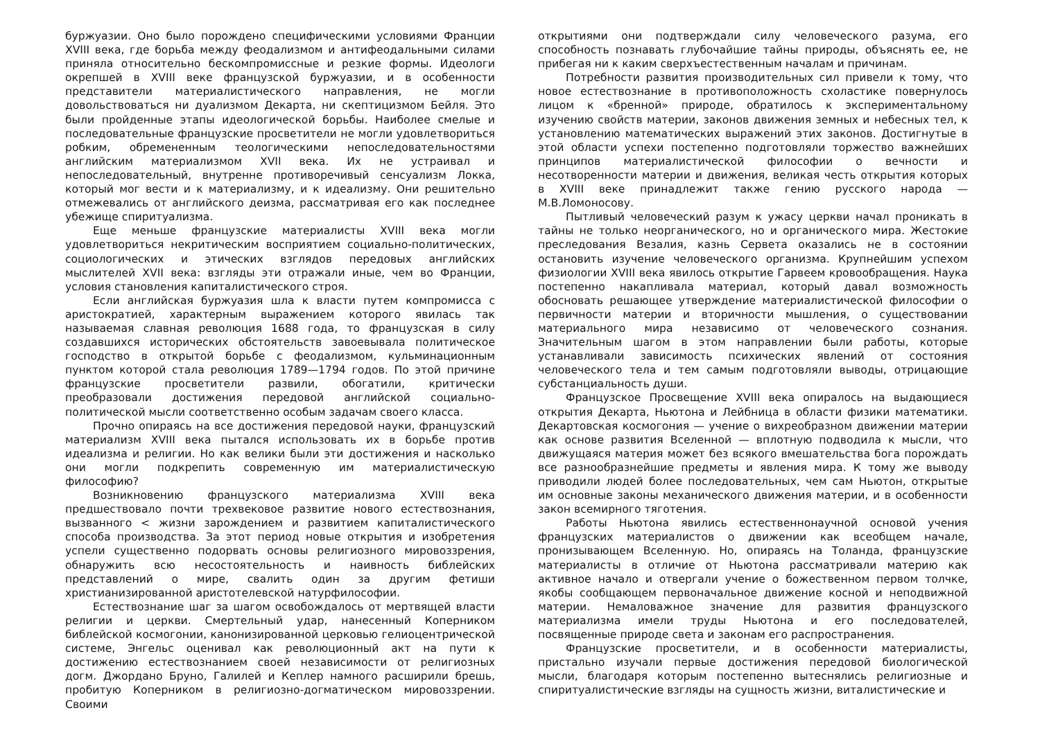буржуазии. Оно было порождено специфическими условиями Франции XVIII века, где борьба между феодализмом и антифеодальными силами приняла относительно бескомпромиссные и резкие формы. Идеологи окрепшей в XVIII веке французской буржуазии, и в особенности представители материалистического направления, не могли довольствоваться ни дуализмом Декарта, ни скептицизмом Бейля. Это были пройденные этапы идеологической борьбы. Наиболее смелые и последовательные французские просветители не могли удовлетвориться робким, обремененным теологическими непоследовательностями английским материализмом XVII века. Их не устраивал и непоследовательный, внутренне противоречивый сенсуализм Локка, который мог вести и к материализму, и к идеализму. Они решительно отмежевались от английского деизма, рассматривая его как последнее убежище спиритуализма.
Еще меньше французские материалисты XVIII века могли удовлетвориться некритическим восприятием социально-политических, социологических и этических взглядов передовых английских мыслителей XVII века: взгляды эти отражали иные, чем во Франции, условия становления капиталистического строя.
Если английская буржуазия шла к власти путем компромисса с аристократией, характерным выражением которого явилась так называемая славная революция 1688 года, то французская в силу создавшихся исторических обстоятельств завоевывала политическое господство в открытой борьбе с феодализмом, кульминационным пунктом которой стала революция 1789—1794 годов. По этой причине французские просветители развили, обогатили, критически преобразовали достижения передовой английской социально-политической мысли соответственно особым задачам своего класса.
Прочно опираясь на все достижения передовой науки, французский материализм XVIII века пытался использовать их в борьбе против идеализма и религии. Но как велики были эти достижения и насколько они могли подкрепить современную им материалистическую философию?
Возникновению французского материализма XVIII века предшествовало почти трехвековое развитие нового естествознания, вызванного < жизни зарождением и развитием капиталистического способа производства. За этот период новые открытия и изобретения успели существенно подорвать основы религиозного мировоззрения, обнаружить всю несостоятельность и наивность библейских представлений о мире, свалить один за другим фетиши христианизированной аристотелевской натурфилософии.
Естествознание шаг за шагом освобождалось от мертвящей власти религии и церкви. Смертельный удар, нанесенный Коперником библейской космогонии, канонизированной церковью гелиоцентрической системе, Энгельс оценивал как революционный акт на пути к достижению естествознанием своей независимости от религиозных догм. Джордано Бруно, Галилей и Кеплер намного расширили брешь, пробитую Коперником в религиозно-догматическом мировоззрении. Своими
открытиями они подтверждали силу человеческого разума, его способность познавать глубочайшие тайны природы, объяснять ее, не прибегая ни к каким сверхъестественным началам и причинам.
Потребности развития производительных сил привели к тому, что новое естествознание в противоположность схоластике повернулось лицом к «бренной» природе, обратилось к экспериментальному изучению свойств материи, законов движения земных и небесных тел, к установлению математических выражений этих законов. Достигнутые в этой области успехи постепенно подготовляли торжество важнейших принципов материалистической философии о вечности и несотворенности материи и движения, великая честь открытия которых в XVIII веке принадлежит также гению русского народа — М.В.Ломоносову.
Пытливый человеческий разум к ужасу церкви начал проникать в тайны не только неорганического, но и органического мира. Жестокие преследования Везалия, казнь Сервета оказались не в состоянии остановить изучение человеческого организма. Крупнейшим успехом физиологии XVIII века явилось открытие Гарвеем кровообращения. Наука постепенно накапливала материал, который давал возможность обосновать решающее утверждение материалистической философии о первичности материи и вторичности мышления, о существовании материального мира независимо от человеческого сознания. Значительным шагом в этом направлении были работы, которые устанавливали зависимость психических явлений от состояния человеческого тела и тем самым подготовляли выводы, отрицающие субстанциальность души.
Французское Просвещение XVIII века опиралось на выдающиеся открытия Декарта, Ньютона и Лейбница в области физики математики. Декартовская космогония — учение о вихреобразном движении материи как основе развития Вселенной — вплотную подводила к мысли, что движущаяся материя может без всякого вмешательства бога порождать все разнообразнейшие предметы и явления мира. К тому же выводу приводили людей более последовательных, чем сам Ньютон, открытые им основные законы механического движения материи, и в особенности закон всемирного тяготения.
Работы Ньютона явились естественнонаучной основой учения французских материалистов о движении как всеобщем начале, пронизывающем Вселенную. Но, опираясь на Толанда, французские материалисты в отличие от Ньютона рассматривали материю как активное начало и отвергали учение о божественном первом толчке, якобы сообщающем первоначальное движение косной и неподвижной материи. Немаловажное значение для развития французского материализма имели труды Ньютона и его последователей, посвященные природе света и законам его распространения.
Французские просветители, и в особенности материалисты, пристально изучали первые достижения передовой биологической мысли, благодаря которым постепенно вытеснялись религиозные и спиритуалистические взгляды на сущность жизни, виталистические и